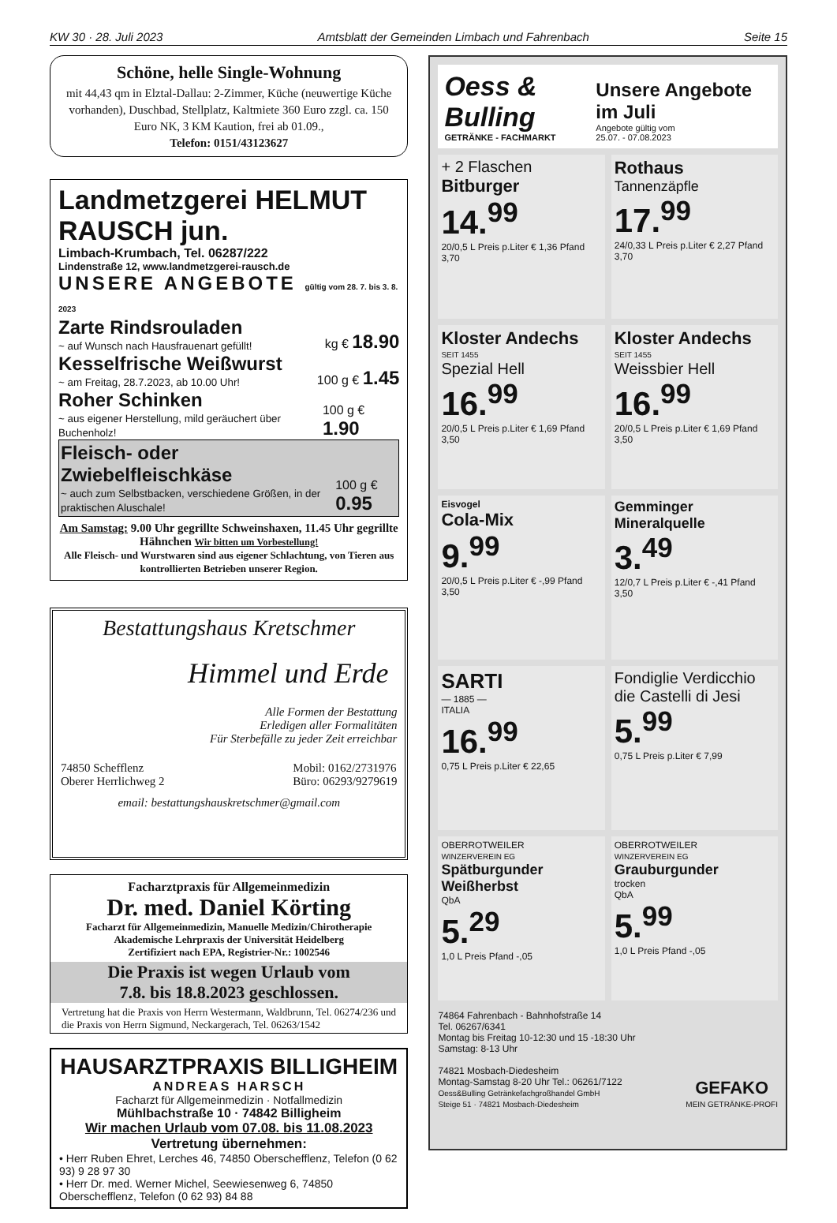KW 30 · 28. Juli 2023 Amtsblatt der Gemeinden Limbach und Fahrenbach Seite 15
Schöne, helle Single-Wohnung
mit 44,43 qm in Elztal-Dallau: 2-Zimmer, Küche (neuwertige Küche vorhanden), Duschbad, Stellplatz, Kaltmiete 360 Euro zzgl. ca. 150 Euro NK, 3 KM Kaution, frei ab 01.09.,
Telefon: 0151/43123627
Landmetzgerei HELMUT RAUSCH jun.
Limbach-Krumbach, Tel. 06287/222
Lindenstraße 12, www.landmetzgerei-rausch.de
UNSERE ANGEBOTE gültig vom 28. 7. bis 3. 8. 2023
Zarte Rindsrouladen
~ auf Wunsch nach Hausfrauenart gefüllt!
kg € 18.90
Kesselfrische Weißwurst
~ am Freitag, 28.7.2023, ab 10.00 Uhr!
100 g € 1.45
Roher Schinken
~ aus eigener Herstellung, mild geräuchert über Buchenholz!
100 g € 1.90
Fleisch- oder Zwiebelfleischkäse
~ auch zum Selbstbacken, verschiedene Größen, in der praktischen Aluschale!
100 g € 0.95
Am Samstag: 9.00 Uhr gegrillte Schweinshaxen, 11.45 Uhr gegrillte Hähnchen Wir bitten um Vorbestellung!
Alle Fleisch- und Wurstwaren sind aus eigener Schlachtung, von Tieren aus kontrollierten Betrieben unserer Region.
Bestattungshaus Kretschmer
Himmel und Erde
Alle Formen der Bestattung
Erledigen aller Formalitäten
Für Sterbefälle zu jeder Zeit erreichbar
74850 Schefflenz
Oberer Herrlichweg 2
Mobil: 0162/2731976
Büro: 06293/9279619
email: bestattungshauskretschmer@gmail.com
Facharztpraxis für Allgemeinmedizin
Dr. med. Daniel Körting
Facharzt für Allgemeinmedizin, Manuelle Medizin/Chirotherapie
Akademische Lehrpraxis der Universität Heidelberg
Zertifiziert nach EPA, Registrier-Nr.: 1002546
Die Praxis ist wegen Urlaub vom
7.8. bis 18.8.2023 geschlossen.
Vertretung hat die Praxis von Herrn Westermann, Waldbrunn, Tel. 06274/236 und die Praxis von Herrn Sigmund, Neckargerach, Tel. 06263/1542
HAUSARZTPRAXIS BILLIGHEIM
ANDREAS HARSCH
Facharzt für Allgemeinmedizin · Notfallmedizin
Mühlbachstraße 10 · 74842 Billigheim
Wir machen Urlaub vom 07.08. bis 11.08.2023
Vertretung übernehmen:
• Herr Ruben Ehret, Lerches 46, 74850 Oberschefflenz, Telefon (0 62 93) 9 28 97 30
• Herr Dr. med. Werner Michel, Seewiesenweg 6, 74850 Oberschefflenz, Telefon (0 62 93) 84 88
Oess & Bulling
GETRÄNKE - FACHMARKT
Unsere Angebote im Juli
Angebote gültig vom
25.07. - 07.08.2023
+ 2 Flaschen
Bitburger
14.<sup>99</sup>
20/0,5 L Preis p.Liter € 1,36 Pfand 3,70
Rothaus
Tannenzäpfle
17.<sup>99</sup>
24/0,33 L Preis p.Liter € 2,27 Pfand 3,70
Kloster Andechs
SEIT 1455
Spezial Hell
16.<sup>99</sup>
20/0,5 L Preis p.Liter € 1,69 Pfand 3,50
Kloster Andechs
SEIT 1455
Weissbier Hell
16.<sup>99</sup>
20/0,5 L Preis p.Liter € 1,69 Pfand 3,50
Eisvogel
Cola-Mix
9.<sup>99</sup>
20/0,5 L Preis p.Liter € -,99 Pfand 3,50
Gemminger Mineralquelle
3.<sup>49</sup>
12/0,7 L Preis p.Liter € -,41 Pfand 3,50
SARTI
— 1885 —
ITALIA
16.<sup>99</sup>
0,75 L Preis p.Liter € 22,65
Fondiglie Verdicchio die Castelli di Jesi
5.<sup>99</sup>
0,75 L Preis p.Liter € 7,99
OBERROTWEILER
WINZERVEREIN EG
Spätburgunder Weißherbst
QbA
5.<sup>29</sup>
1,0 L Preis Pfand -,05
OBERROTWEILER
WINZERVEREIN EG
Grauburgunder
trocken
QbA
5.<sup>99</sup>
1,0 L Preis Pfand -,05
74864 Fahrenbach - Bahnhofstraße 14
Tel. 06267/6341
Montag bis Freitag 10-12:30 und 15 -18:30 Uhr
Samstag: 8-13 Uhr
74821 Mosbach-Diedesheim
Montag-Samstag 8-20 Uhr Tel.: 06261/7122
Oess&Bulling Getränkefachgroßhandel GmbH
Steige 51 · 74821 Mosbach-Diedesheim
GEFAKO
MEIN GETRÄNKE-PROFI